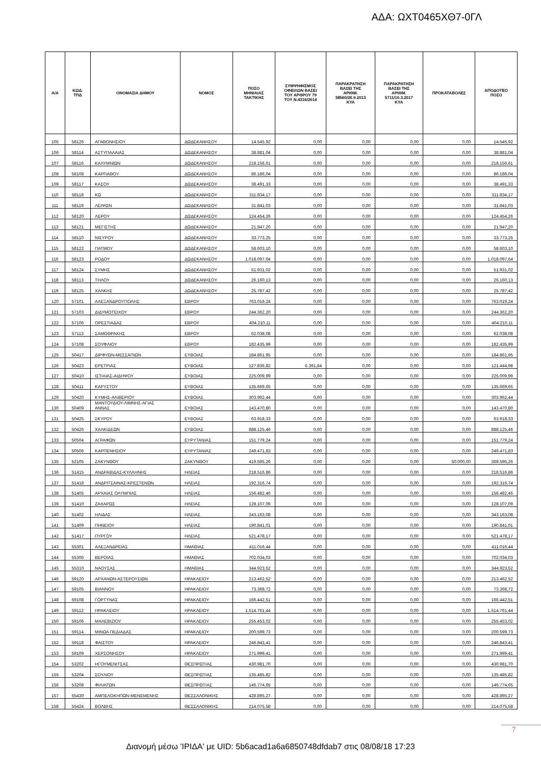ΑΔΑ: ΩΧΤ0465ΧΘ7-0ΓΛ
| Α/Α | ΚΩΔ. ΤΠΔ | ΟΝΟΜΑΣΙΑ ΔΗΜΟΥ | ΝΟΜΟΣ | ΠΟΣΟ ΜΗΝΙΑΙΑΣ ΤΑΚΤΙΚΗΣ | ΣΥΜΨΗΦΙΣΜΟΣ ΟΦΕΙΛΩΝ ΒΑΣΕΙ ΤΟΥ ΑΡΘΡΟΥ 79 ΤΟΥ Ν.4316/2014 | ΠΑΡΑΚΡΑΤΗΣΗ ΒΑΣΕΙ ΤΗΣ ΑΡΙΘΜ. 38560/26.9.2013 ΚΥΑ | ΠΑΡΑΚΡΑΤΗΣΗ ΒΑΣΕΙ ΤΗΣ ΑΡΙΘΜ. 5711/10.3.2017 ΚΥΑ | ΠΡΟΚΑΤΑΒΟΛΕΣ | ΑΠΟΔΟΤΕΟ ΠΟΣΟ |
| --- | --- | --- | --- | --- | --- | --- | --- | --- | --- |
| 105 | 58126 | ΑΓΑΘΟΝΗΣΙΟΥ | ΔΩΔΕΚΑΝΗΣΟΥ | 14.545,92 | 0,00 | 0,00 | 0,00 | 0,00 | 14.545,92 |
| 106 | 58114 | ΑΣΤΥΠΑΛΑΙΑΣ | ΔΩΔΕΚΑΝΗΣΟΥ | 38.881,04 | 0,00 | 0,00 | 0,00 | 0,00 | 38.881,04 |
| 107 | 58116 | ΚΑΛΥΜΝΙΩΝ | ΔΩΔΕΚΑΝΗΣΟΥ | 218.156,61 | 0,00 | 0,00 | 0,00 | 0,00 | 218.156,61 |
| 108 | 58108 | ΚΑΡΠΑΘΟΥ | ΔΩΔΕΚΑΝΗΣΟΥ | 86.186,04 | 0,00 | 0,00 | 0,00 | 0,00 | 86.186,04 |
| 109 | 58117 | ΚΑΣΟΥ | ΔΩΔΕΚΑΝΗΣΟΥ | 38.491,33 | 0,00 | 0,00 | 0,00 | 0,00 | 38.491,33 |
| 110 | 58118 | ΚΩ | ΔΩΔΕΚΑΝΗΣΟΥ | 311.834,17 | 0,00 | 0,00 | 0,00 | 0,00 | 311.834,17 |
| 111 | 58119 | ΛΕΙΨΩΝ | ΔΩΔΕΚΑΝΗΣΟΥ | 31.841,03 | 0,00 | 0,00 | 0,00 | 0,00 | 31.841,03 |
| 112 | 58120 | ΛΕΡΟΥ | ΔΩΔΕΚΑΝΗΣΟΥ | 124.454,26 | 0,00 | 0,00 | 0,00 | 0,00 | 124.454,26 |
| 113 | 58121 | ΜΕΓΙΣΤΗΣ | ΔΩΔΕΚΑΝΗΣΟΥ | 21.947,20 | 0,00 | 0,00 | 0,00 | 0,00 | 21.947,20 |
| 114 | 58110 | ΝΙΣΥΡΟΥ | ΔΩΔΕΚΑΝΗΣΟΥ | 33.773,25 | 0,00 | 0,00 | 0,00 | 0,00 | 33.773,25 |
| 115 | 58122 | ΠΑΤΜΟΥ | ΔΩΔΕΚΑΝΗΣΟΥ | 58.603,10 | 0,00 | 0,00 | 0,00 | 0,00 | 58.603,10 |
| 116 | 58123 | ΡΟΔΟΥ | ΔΩΔΕΚΑΝΗΣΟΥ | 1.018.097,64 | 0,00 | 0,00 | 0,00 | 0,00 | 1.018.097,64 |
| 117 | 58124 | ΣΥΜΗΣ | ΔΩΔΕΚΑΝΗΣΟΥ | 51.931,02 | 0,00 | 0,00 | 0,00 | 0,00 | 51.931,02 |
| 118 | 58113 | ΤΗΛΟΥ | ΔΩΔΕΚΑΝΗΣΟΥ | 26.160,13 | 0,00 | 0,00 | 0,00 | 0,00 | 26.160,13 |
| 119 | 58125 | ΧΑΛΚΗΣ | ΔΩΔΕΚΑΝΗΣΟΥ | 25.787,42 | 0,00 | 0,00 | 0,00 | 0,00 | 25.787,42 |
| 120 | 57101 | ΑΛΕΞΑΝΔΡΟΥΠΟΛΗΣ | ΕΒΡΟΥ | 763.019,24 | 0,00 | 0,00 | 0,00 | 0,00 | 763.019,24 |
| 121 | 57103 | ΔΙΔΥΜΟΤΕΙΧΟΥ | ΕΒΡΟΥ | 244.362,20 | 0,00 | 0,00 | 0,00 | 0,00 | 244.362,20 |
| 122 | 57106 | ΟΡΕΣΤΙΑΔΑΣ | ΕΒΡΟΥ | 404.210,11 | 0,00 | 0,00 | 0,00 | 0,00 | 404.210,11 |
| 123 | 57113 | ΣΑΜΟΘΡΑΚΗΣ | ΕΒΡΟΥ | 62.038,08 | 0,00 | 0,00 | 0,00 | 0,00 | 62.038,08 |
| 124 | 57108 | ΣΟΥΦΛΙΟΥ | ΕΒΡΟΥ | 182.435,99 | 0,00 | 0,00 | 0,00 | 0,00 | 182.435,99 |
| 125 | 50417 | ΔΙΡΦΥΩΝ-ΜΕΣΣΑΠΙΩΝ | ΕΥΒΟΙΑΣ | 184.861,95 | 0,00 | 0,00 | 0,00 | 0,00 | 184.861,95 |
| 126 | 50423 | ΕΡΕΤΡΙΑΣ | ΕΥΒΟΙΑΣ | 127.836,82 | 6.391,84 | 0,00 | 0,00 | 0,00 | 121.444,98 |
| 127 | 50410 | ΙΣΤΙΑΙΑΣ-ΑΙΔΗΨΟΥ | ΕΥΒΟΙΑΣ | 225.009,99 | 0,00 | 0,00 | 0,00 | 0,00 | 225.009,99 |
| 128 | 50411 | ΚΑΡΥΣΤΟΥ | ΕΥΒΟΙΑΣ | 135.669,65 | 0,00 | 0,00 | 0,00 | 0,00 | 135.669,65 |
| 129 | 50420 | ΚΥΜΗΣ-ΑΛΙΒΕΡΙΟΥ | ΕΥΒΟΙΑΣ | 303.962,44 | 0,00 | 0,00 | 0,00 | 0,00 | 303.962,44 |
| 130 | 50409 | ΜΑΝΤΟΥΔΙΟΥ-ΛΙΜΝΗΣ-ΑΓΙΑΣ ΑΝΝΑΣ | ΕΥΒΟΙΑΣ | 143.470,80 | 0,00 | 0,00 | 0,00 | 0,00 | 143.470,80 |
| 131 | 50425 | ΣΚΥΡΟΥ | ΕΥΒΟΙΑΣ | 63.918,33 | 0,00 | 0,00 | 0,00 | 0,00 | 63.918,33 |
| 132 | 50426 | ΧΑΛΚΙΔΕΩΝ | ΕΥΒΟΙΑΣ | 888.125,46 | 0,00 | 0,00 | 0,00 | 0,00 | 888.125,46 |
| 133 | 50504 | ΑΓΡΑΦΩΝ | ΕΥΡΥΤΑΝΙΑΣ | 151.779,24 | 0,00 | 0,00 | 0,00 | 0,00 | 151.779,24 |
| 134 | 50506 | ΚΑΡΠΕΝΗΣΙΟΥ | ΕΥΡΥΤΑΝΙΑΣ | 249.471,83 | 0,00 | 0,00 | 0,00 | 0,00 | 249.471,83 |
| 135 | 52105 | ΖΑΚΥΝΘΟΥ | ΖΑΚΥΝΘΟΥ | 419.595,26 | 0,00 | 0,00 | 0,00 | 50.000,00 | 369.595,26 |
| 136 | 51415 | ΑΝΔΡΑΒΙΔΑΣ-ΚΥΛΛΗΝΗΣ | ΗΛΕΙΑΣ | 218.516,86 | 0,00 | 0,00 | 0,00 | 0,00 | 218.516,86 |
| 137 | 51418 | ΑΝΔΡΙΤΣΑΙΝΑΣ-ΚΡΕΣΤΕΝΩΝ | ΗΛΕΙΑΣ | 192.316,74 | 0,00 | 0,00 | 0,00 | 0,00 | 192.316,74 |
| 138 | 51405 | ΑΡΧΑΙΑΣ ΟΛΥΜΠΙΑΣ | ΗΛΕΙΑΣ | 156.482,46 | 0,00 | 0,00 | 0,00 | 0,00 | 156.482,46 |
| 139 | 51410 | ΖΑΧΑΡΩΣ | ΗΛΕΙΑΣ | 128.107,09 | 0,00 | 0,00 | 0,00 | 0,00 | 128.107,09 |
| 140 | 51402 | ΗΛΙΔΑΣ | ΗΛΕΙΑΣ | 343.163,08 | 0,00 | 0,00 | 0,00 | 0,00 | 343.163,08 |
| 141 | 51409 | ΠΗΝΕΙΟΥ | ΗΛΕΙΑΣ | 190.841,01 | 0,00 | 0,00 | 0,00 | 0,00 | 190.841,01 |
| 142 | 51417 | ΠΥΡΓΟΥ | ΗΛΕΙΑΣ | 521.478,17 | 0,00 | 0,00 | 0,00 | 0,00 | 521.478,17 |
| 143 | 55301 | ΑΛΕΞΑΝΔΡΕΙΑΣ | ΗΜΑΘΙΑΣ | 411.016,44 | 0,00 | 0,00 | 0,00 | 0,00 | 411.016,44 |
| 144 | 55306 | ΒΕΡΟΙΑΣ | ΗΜΑΘΙΑΣ | 702.034,03 | 0,00 | 0,00 | 0,00 | 0,00 | 702.034,03 |
| 145 | 55310 | ΝΑΟΥΣΑΣ | ΗΜΑΘΙΑΣ | 344.923,52 | 0,00 | 0,00 | 0,00 | 0,00 | 344.923,52 |
| 146 | 59120 | ΑΡΧΑΝΩΝ-ΑΣΤΕΡΟΥΣΙΩΝ | ΗΡΑΚΛΕΙΟΥ | 213.462,52 | 0,00 | 0,00 | 0,00 | 0,00 | 213.462,52 |
| 147 | 59105 | ΒΙΑΝΝΟΥ | ΗΡΑΚΛΕΙΟΥ | 73.368,72 | 0,00 | 0,00 | 0,00 | 0,00 | 73.368,72 |
| 148 | 59108 | ΓΟΡΤΥΝΑΣ | ΗΡΑΚΛΕΙΟΥ | 166.442,51 | 0,00 | 0,00 | 0,00 | 0,00 | 166.442,51 |
| 149 | 59112 | ΗΡΑΚΛΕΙΟΥ | ΗΡΑΚΛΕΙΟΥ | 1.514.761,44 | 0,00 | 0,00 | 0,00 | 0,00 | 1.514.761,44 |
| 150 | 59106 | ΜΑΛΕΒΙΖΙΟΥ | ΗΡΑΚΛΕΙΟΥ | 255.453,02 | 0,00 | 0,00 | 0,00 | 0,00 | 255.453,02 |
| 151 | 59114 | ΜΙΝΩΑ ΠΕΔΙΑΔΑΣ | ΗΡΑΚΛΕΙΟΥ | 200.599,73 | 0,00 | 0,00 | 0,00 | 0,00 | 200.599,73 |
| 152 | 59118 | ΦΑΙΣΤΟΥ | ΗΡΑΚΛΕΙΟΥ | 246.843,41 | 0,00 | 0,00 | 0,00 | 0,00 | 246.843,41 |
| 153 | 59109 | ΧΕΡΣΟΝΗΣΟΥ | ΗΡΑΚΛΕΙΟΥ | 271.999,41 | 0,00 | 0,00 | 0,00 | 0,00 | 271.999,41 |
| 154 | 53202 | ΗΓΟΥΜΕΝΙΤΣΑΣ | ΘΕΣΠΡΩΤΙΑΣ | 430.981,70 | 0,00 | 0,00 | 0,00 | 0,00 | 430.981,70 |
| 155 | 53204 | ΣΟΥΛΙΟΥ | ΘΕΣΠΡΩΤΙΑΣ | 135.485,82 | 0,00 | 0,00 | 0,00 | 0,00 | 135.485,82 |
| 156 | 53208 | ΦΙΛΙΑΤΩΝ | ΘΕΣΠΡΩΤΙΑΣ | 146.774,65 | 0,00 | 0,00 | 0,00 | 0,00 | 146.774,65 |
| 157 | 55430 | ΑΜΠΕΛΟΚΗΠΩΝ-ΜΕΝΕΜΕΝΗΣ | ΘΕΣΣΑΛΟΝΙΚΗΣ | 428.895,27 | 0,00 | 0,00 | 0,00 | 0,00 | 428.895,27 |
| 158 | 55424 | ΒΟΛΒΗΣ | ΘΕΣΣΑΛΟΝΙΚΗΣ | 214.075,58 | 0,00 | 0,00 | 0,00 | 0,00 | 214.075,58 |
7
Διανομή μέσω 'ΙΡΙΔΑ' με UID: 5b6acad1a6a6850748dfdab7 στις 08/08/18 17:23